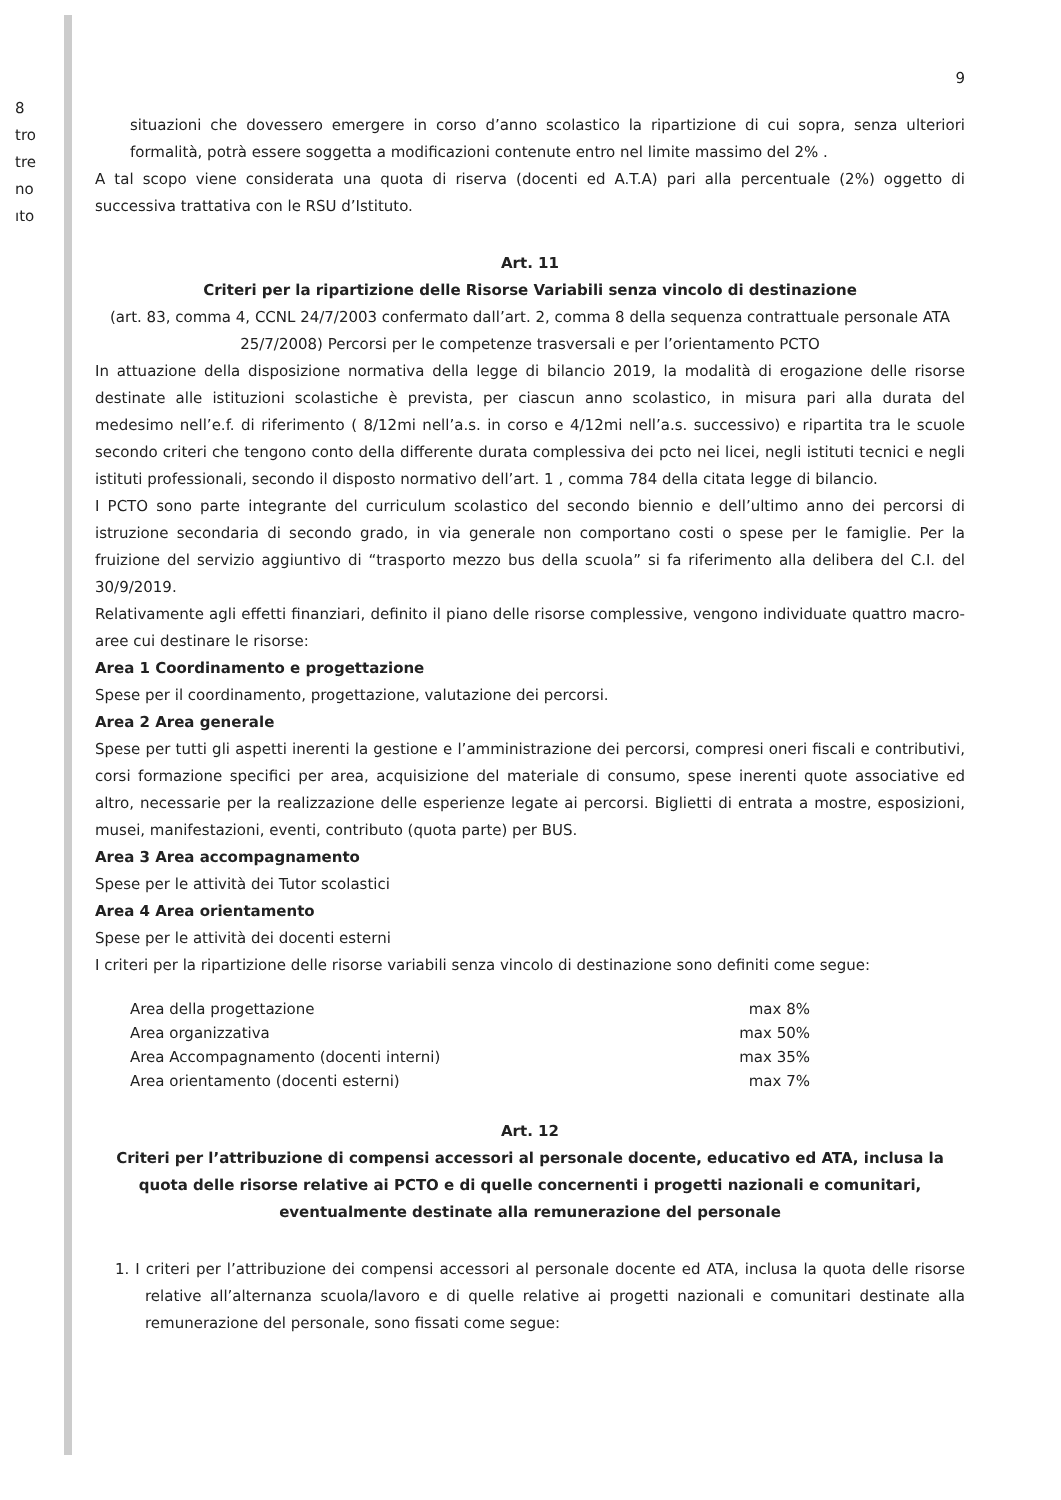8
tro
tre
no
ıto
9
situazioni che dovessero emergere in corso d’anno scolastico la ripartizione di cui sopra, senza ulteriori formalità, potrà essere soggetta a modificazioni contenute entro nel limite massimo del 2% .
A tal scopo viene considerata una quota di riserva (docenti ed A.T.A) pari alla percentuale (2%) oggetto di successiva trattativa con le RSU d’Istituto.
Art. 11
Criteri per la ripartizione delle Risorse Variabili senza vincolo di destinazione
(art. 83, comma 4, CCNL 24/7/2003 confermato dall’art. 2, comma 8 della sequenza contrattuale personale ATA 25/7/2008) Percorsi per le competenze trasversali e per l’orientamento PCTO
In attuazione della disposizione normativa della legge di bilancio 2019, la modalità di erogazione delle risorse destinate alle istituzioni scolastiche è prevista, per ciascun anno scolastico, in misura pari alla durata del medesimo nell’e.f. di riferimento ( 8/12mi nell’a.s. in corso e 4/12mi nell’a.s. successivo) e ripartita tra le scuole secondo criteri che tengono conto della differente durata complessiva dei pcto nei licei, negli istituti tecnici e negli istituti professionali, secondo il disposto normativo dell’art. 1 , comma 784 della citata legge di bilancio.
I PCTO sono parte integrante del curriculum scolastico del secondo biennio e dell’ultimo anno dei percorsi di istruzione secondaria di secondo grado, in via generale non comportano costi o spese per le famiglie. Per la fruizione del servizio aggiuntivo di “trasporto mezzo bus della scuola” si fa riferimento alla delibera del C.I. del 30/9/2019.
Relativamente agli effetti finanziari, definito il piano delle risorse complessive, vengono individuate quattro macro-aree cui destinare le risorse:
Area 1 Coordinamento e progettazione
Spese per il coordinamento, progettazione, valutazione dei percorsi.
Area 2 Area generale
Spese per tutti gli aspetti inerenti la gestione e l’amministrazione dei percorsi, compresi oneri fiscali e contributivi, corsi formazione specifici per area, acquisizione del materiale di consumo, spese inerenti quote associative ed altro, necessarie per la realizzazione delle esperienze legate ai percorsi. Biglietti di entrata a mostre, esposizioni, musei, manifestazioni, eventi, contributo (quota parte) per BUS.
Area 3 Area accompagnamento
Spese per le attività dei Tutor scolastici
Area 4 Area orientamento
Spese per le attività dei docenti esterni
I criteri per la ripartizione delle risorse variabili senza vincolo di destinazione sono definiti come segue:
Area della progettazione max 8%
Area organizzativa max 50%
Area Accompagnamento (docenti interni)
max 35%
Area orientamento (docenti esterni)
max 7%
Art. 12
Criteri per l’attribuzione di compensi accessori al personale docente, educativo ed ATA, inclusa la quota delle risorse relative ai PCTO e di quelle concernenti i progetti nazionali e comunitari, eventualmente destinate alla remunerazione del personale
1. I criteri per l’attribuzione dei compensi accessori al personale docente ed ATA, inclusa la quota delle risorse relative all’alternanza scuola/lavoro e di quelle relative ai progetti nazionali e comunitari destinate alla remunerazione del personale, sono fissati come segue: